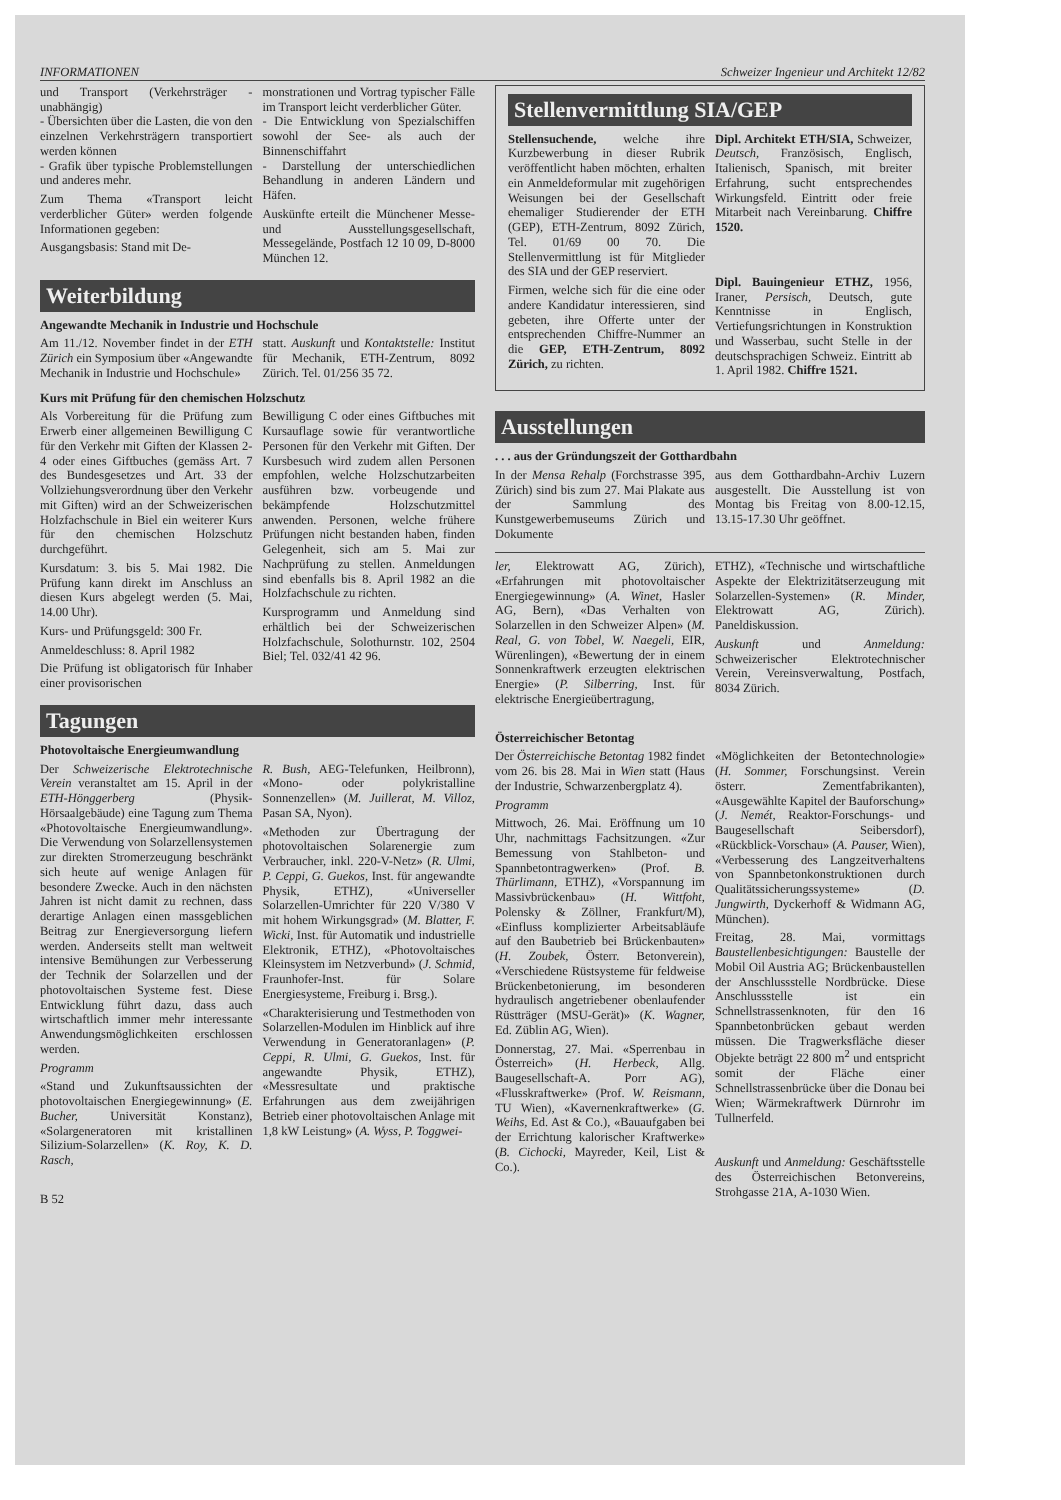INFORMATIONEN Schweizer Ingenieur und Architekt 12/82
und Transport (Verkehrsträger - unabhängig)
- Übersichten über die Lasten, die von den einzelnen Verkehrsträgern transportiert werden können
- Grafik über typische Problemstellungen und anderes mehr.
Zum Thema «Transport leicht verderblicher Güter» werden folgende Informationen gegeben:
Ausgangsbasis: Stand mit De-
monstrationen und Vortrag typischer Fälle im Transport leicht verderblicher Güter.
- Die Entwicklung von Spezialschiffen sowohl der See- als auch der Binnenschiffahrt
- Darstellung der unterschiedlichen Behandlung in anderen Ländern und Häfen.
Auskünfte erteilt die Münchener Messe- und Ausstellungsgesellschaft, Messegelände, Postfach 12 10 09, D-8000 München 12.
Weiterbildung
Angewandte Mechanik in Industrie und Hochschule
Am 11./12. November findet in der ETH Zürich ein Symposium über «Angewandte Mechanik in Industrie und Hochschule»
statt. Auskunft und Kontaktstelle: Institut für Mechanik, ETH-Zentrum, 8092 Zürich. Tel. 01/256 35 72.
Kurs mit Prüfung für den chemischen Holzschutz
Als Vorbereitung für die Prüfung zum Erwerb einer allgemeinen Bewilligung C für den Verkehr mit Giften der Klassen 2-4 oder eines Giftbuches (gemäss Art. 7 des Bundesgesetzes und Art. 33 der Vollziehungsverordnung über den Verkehr mit Giften) wird an der Schweizerischen Holzfachschule in Biel ein weiterer Kurs für den chemischen Holzschutz durchgeführt.
Kursdatum: 3. bis 5. Mai 1982. Die Prüfung kann direkt im Anschluss an diesen Kurs abgelegt werden (5. Mai, 14.00 Uhr).
Kurs- und Prüfungsgeld: 300 Fr.
Anmeldeschluss: 8. April 1982
Die Prüfung ist obligatorisch für Inhaber einer provisorischen
Bewilligung C oder eines Giftbuches mit Kursauflage sowie für verantwortliche Personen für den Verkehr mit Giften. Der Kursbesuch wird zudem allen Personen empfohlen, welche Holzschutzarbeiten ausführen bzw. vorbeugende und bekämpfende Holzschutzmittel anwenden. Personen, welche frühere Prüfungen nicht bestanden haben, finden Gelegenheit, sich am 5. Mai zur Nachprüfung zu stellen. Anmeldungen sind ebenfalls bis 8. April 1982 an die Holzfachschule zu richten.
Kursprogramm und Anmeldung sind erhältlich bei der Schweizerischen Holzfachschule, Solothurnstr. 102, 2504 Biel; Tel. 032/41 42 96.
Tagungen
Photovoltaische Energieumwandlung
Der Schweizerische Elektrotechnische Verein veranstaltet am 15. April in der ETH-Hönggerberg (Physik-Hörsaalgebäude) eine Tagung zum Thema «Photovoltaische Energieumwandlung». Die Verwendung von Solarzellensystemen zur direkten Stromerzeugung beschränkt sich heute auf wenige Anlagen für besondere Zwecke. Auch in den nächsten Jahren ist nicht damit zu rechnen, dass derartige Anlagen einen massgeblichen Beitrag zur Energieversorgung liefern werden. Anderseits stellt man weltweit intensive Bemühungen zur Verbesserung der Technik der Solarzellen und der photovoltaischen Systeme fest. Diese Entwicklung führt dazu, dass auch wirtschaftlich immer mehr interessante Anwendungsmöglichkeiten erschlossen werden.
Programm
«Stand und Zukunftsaussichten der photovoltaischen Energiegewinnung» (E. Bucher, Universität Konstanz), «Solargeneratoren mit kristallinen Silizium-Solarzellen» (K. Roy, K. D. Rasch,
R. Bush, AEG-Telefunken, Heilbronn), «Mono- oder polykristalline Sonnenzellen» (M. Juillerat, M. Villoz, Pasan SA, Nyon).
«Methoden zur Übertragung der photovoltaischen Solarenergie zum Verbraucher, inkl. 220-V-Netz» (R. Ulmi, P. Ceppi, G. Guekos, Inst. für angewandte Physik, ETHZ), «Universeller Solarzellen-Umrichter für 220 V/380 V mit hohem Wirkungsgrad» (M. Blatter, F. Wicki, Inst. für Automatik und industrielle Elektronik, ETHZ), «Photovoltaisches Kleinsystem im Netzverbund» (J. Schmid, Fraunhofer-Inst. für Solare Energiesysteme, Freiburg i. Brsg.).
«Charakterisierung und Testmethoden von Solarzellen-Modulen im Hinblick auf ihre Verwendung in Generatoranlagen» (P. Ceppi, R. Ulmi, G. Guekos, Inst. für angewandte Physik, ETHZ), «Messresultate und praktische Erfahrungen aus dem zweijährigen Betrieb einer photovoltaischen Anlage mit 1,8 kW Leistung» (A. Wyss, P. Toggwei-
B 52
Stellenvermittlung SIA/GEP
Stellensuchende, welche ihre Kurzbewerbung in dieser Rubrik veröffentlicht haben möchten, erhalten ein Anmeldeformular mit zugehörigen Weisungen bei der Gesellschaft ehemaliger Studierender der ETH (GEP), ETH-Zentrum, 8092 Zürich, Tel. 01/69 00 70. Die Stellenvermittlung ist für Mitglieder des SIA und der GEP reserviert.
Firmen, welche sich für die eine oder andere Kandidatur interessieren, sind gebeten, ihre Offerte unter der entsprechenden Chiffre-Nummer an die GEP, ETH-Zentrum, 8092 Zürich, zu richten.
Dipl. Architekt ETH/SIA, Schweizer, Deutsch, Französisch, Englisch, Italienisch, Spanisch, mit breiter Erfahrung, sucht entsprechendes Wirkungsfeld. Eintritt oder freie Mitarbeit nach Vereinbarung. Chiffre 1520.
Dipl. Bauingenieur ETHZ, 1956, Iraner, Persisch, Deutsch, gute Kenntnisse in Englisch, Vertiefungsrichtungen in Konstruktion und Wasserbau, sucht Stelle in der deutschsprachigen Schweiz. Eintritt ab 1. April 1982. Chiffre 1521.
Ausstellungen
. . . aus der Gründungszeit der Gotthardbahn
In der Mensa Rehalp (Forchstrasse 395, Zürich) sind bis zum 27. Mai Plakate aus der Sammlung des Kunstgewerbemuseums Zürich und Dokumente
aus dem Gotthardbahn-Archiv Luzern ausgestellt. Die Ausstellung ist von Montag bis Freitag von 8.00-12.15, 13.15-17.30 Uhr geöffnet.
ler, Elektrowatt AG, Zürich), «Erfahrungen mit photovoltaischer Energiegewinnung» (A. Winet, Hasler AG, Bern), «Das Verhalten von Solarzellen in den Schweizer Alpen» (M. Real, G. von Tobel, W. Naegeli, EIR, Würenlingen), «Bewertung der in einem Sonnenkraftwerk erzeugten elektrischen Energie» (P. Silberring, Inst. für elektrische Energieübertragung,
ETHZ), «Technische und wirtschaftliche Aspekte der Elektrizitätserzeugung mit Solarzellen-Systemen» (R. Minder, Elektrowatt AG, Zürich). Paneldiskussion.
Auskunft und Anmeldung: Schweizerischer Elektrotechnischer Verein, Vereinsverwaltung, Postfach, 8034 Zürich.
Österreichischer Betontag
Der Österreichische Betontag 1982 findet vom 26. bis 28. Mai in Wien statt (Haus der Industrie, Schwarzenbergplatz 4).
Programm
Mittwoch, 26. Mai. Eröffnung um 10 Uhr, nachmittags Fachsitzungen. «Zur Bemessung von Stahlbeton- und Spannbetontragwerken» (Prof. B. Thürlimann, ETHZ), «Vorspannung im Massivbrückenbau» (H. Wittfoht, Polensky & Zöllner, Frankfurt/M), «Einfluss komplizierter Arbeitsabläufe auf den Baubetrieb bei Brückenbauten» (H. Zoubek, Österr. Betonverein), «Verschiedene Rüstsysteme für feldweise Brückenbetonierung, im besonderen hydraulisch angetriebener obenlaufender Rüstträger (MSU-Gerät)» (K. Wagner, Ed. Züblin AG, Wien).
Donnerstag, 27. Mai. «Sperrenbau in Österreich» (H. Herbeck, Allg. Baugesellschaft-A. Porr AG), «Flusskraftwerke» (Prof. W. Reismann, TU Wien), «Kavernenkraftwerke» (G. Weihs, Ed. Ast & Co.), «Bauaufgaben bei der Errichtung kalorischer Kraftwerke» (B. Cichocki, Mayreder, Keil, List & Co.).
«Möglichkeiten der Betontechnologie» (H. Sommer, Forschungsinst. Verein österr. Zementfabrikanten), «Ausgewählte Kapitel der Bauforschung» (J. Nemét, Reaktor-Forschungs- und Baugesellschaft Seibersdorf), «Rückblick-Vorschau» (A. Pauser, Wien), «Verbesserung des Langzeitverhaltens von Spannbetonkonstruktionen durch Qualitätssicherungssysteme» (D. Jungwirth, Dyckerhoff & Widmann AG, München).
Freitag, 28. Mai, vormittags Baustellenbesichtigungen: Baustelle der Mobil Oil Austria AG; Brückenbaustellen der Anschlussstelle Nordbrücke. Diese Anschlussstelle ist ein Schnellstrassenknoten, für den 16 Spannbetonbrücken gebaut werden müssen. Die Tragwerksfläche dieser Objekte beträgt 22 800 m<sup>2</sup> und entspricht somit der Fläche einer Schnellstrassenbrücke über die Donau bei Wien; Wärmekraftwerk Dürnrohr im Tullnerfeld.
Auskunft und Anmeldung: Geschäftsstelle des Österreichischen Betonvereins, Strohgasse 21A, A-1030 Wien.